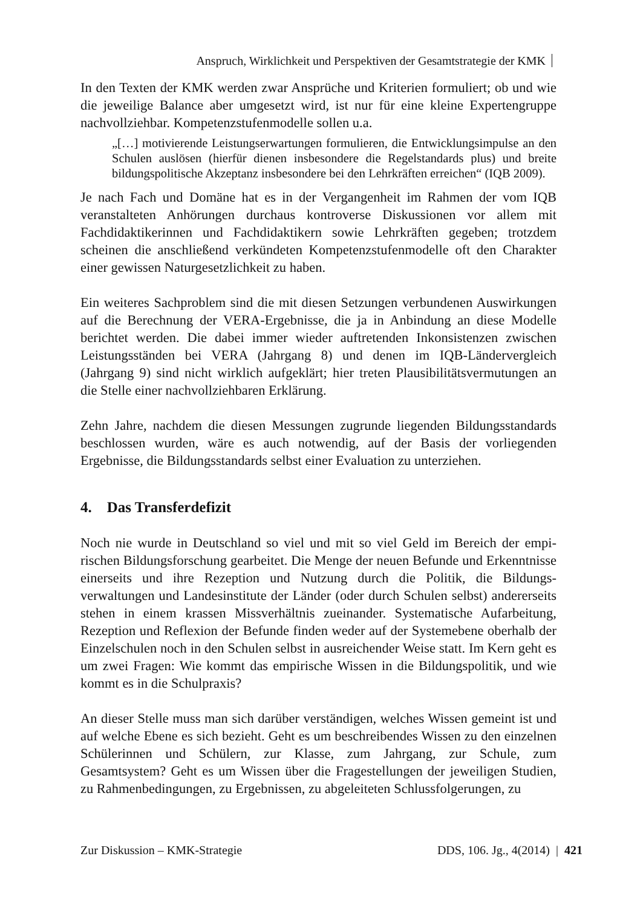Anspruch, Wirklichkeit und Perspektiven der Gesamtstrategie der KMK
In den Texten der KMK werden zwar Ansprüche und Kriterien formuliert; ob und wie die jeweilige Balance aber umgesetzt wird, ist nur für eine kleine Expertengruppe nachvollziehbar. Kompetenzstufenmodelle sollen u.a.
„[…] motivierende Leistungserwartungen formulieren, die Entwicklungsimpulse an den Schulen auslösen (hierfür dienen insbesondere die Regelstandards plus) und breite bildungspolitische Akzeptanz insbesondere bei den Lehrkräften errei­chen“ (IQB 2009).
Je nach Fach und Domäne hat es in der Vergangenheit im Rahmen der vom IQB veranstalteten Anhörungen durchaus kontroverse Diskussionen vor allem mit Fachdidaktikerinnen und Fachdidaktikern sowie Lehrkräften gegeben; trotzdem scheinen die anschließend verkündeten Kompetenzstufenmodelle oft den Charakter einer gewissen Naturgesetzlichkeit zu haben.
Ein weiteres Sachproblem sind die mit diesen Setzungen verbundenen Auswirkungen auf die Berechnung der VERA-Ergebnisse, die ja in Anbindung an diese Modelle berichtet werden. Die dabei immer wieder auftretenden Inkonsistenzen zwischen Leistungsständen bei VERA (Jahrgang 8) und denen im IQB-Ländervergleich (Jahrgang 9) sind nicht wirklich aufgeklärt; hier treten Plausibilitätsvermutungen an die Stelle einer nachvollziehbaren Erklärung.
Zehn Jahre, nachdem die diesen Messungen zugrunde liegenden Bildungsstandards beschlossen wurden, wäre es auch notwendig, auf der Basis der vorliegenden Ergebnisse, die Bildungsstandards selbst einer Evaluation zu unterziehen.
4. Das Transferdefizit
Noch nie wurde in Deutschland so viel und mit so viel Geld im Bereich der empi­rischen Bildungsforschung gearbeitet. Die Menge der neuen Befunde und Erkennt­nisse einerseits und ihre Rezeption und Nutzung durch die Politik, die Bildungs­verwaltungen und Landesinstitute der Länder (oder durch Schulen selbst) andererseits stehen in einem krassen Missverhältnis zueinander. Systematische Aufarbeitung, Rezeption und Reflexion der Befunde finden weder auf der Systemebene oberhalb der Einzelschulen noch in den Schulen selbst in ausreichender Weise statt. Im Kern geht es um zwei Fragen: Wie kommt das empirische Wissen in die Bildungspolitik, und wie kommt es in die Schulpraxis?
An dieser Stelle muss man sich darüber verständigen, welches Wissen gemeint ist und auf welche Ebene es sich bezieht. Geht es um beschreibendes Wissen zu den einzelnen Schülerinnen und Schülern, zur Klasse, zum Jahrgang, zur Schule, zum Gesamtsystem? Geht es um Wissen über die Fragestellungen der jeweiligen Studien, zu Rahmenbedingungen, zu Ergebnissen, zu abgeleiteten Schlussfolgerungen, zu
Zur Diskussion – KMK-Strategie DDS, 106. Jg., 4(2014) | 421